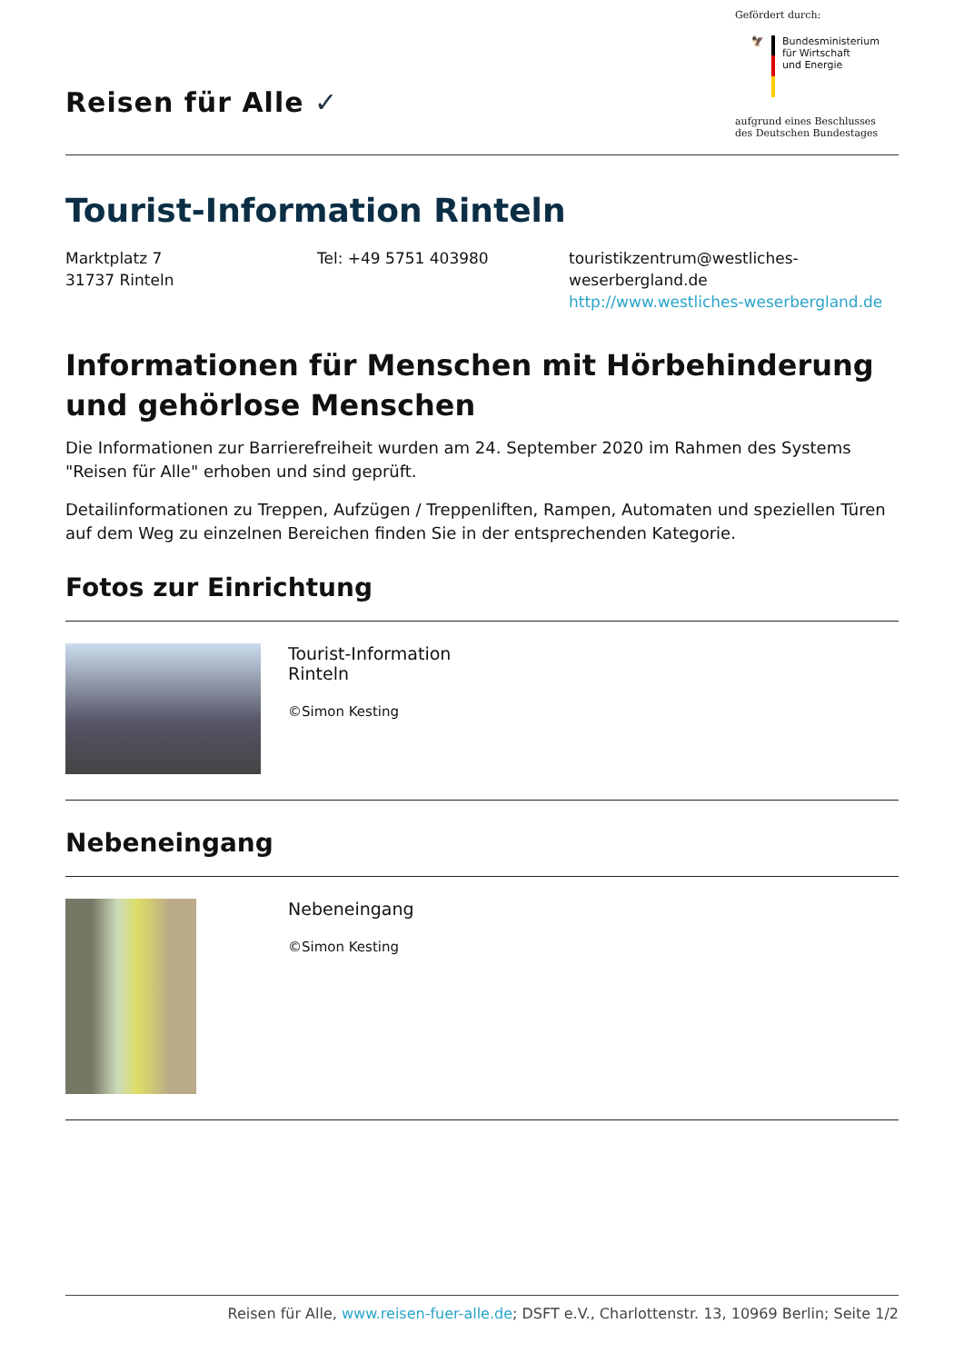Reisen für Alle ✓
Gefördert durch:
🦅 Bundesministerium
für Wirtschaft
und Energie
aufgrund eines Beschlusses
des Deutschen Bundestages
Tourist-Information Rinteln
Marktplatz 7
31737 Rinteln
Tel: +49 5751 403980 touristikzentrum@westliches-
weserbergland.de
http://www.westliches-weserbergland.de
Informationen für Menschen mit Hörbehinderung und gehörlose Menschen
Die Informationen zur Barrierefreiheit wurden am 24. September 2020 im Rahmen des Systems "Reisen für Alle" erhoben und sind geprüft.
Detailinformationen zu Treppen, Aufzügen / Treppenliften, Rampen, Automaten und speziellen Türen auf dem Weg zu einzelnen Bereichen finden Sie in der entsprechenden Kategorie.
Fotos zur Einrichtung
| | Tourist-Information Rinteln ©Simon Kesting |
Nebeneingang
| | Nebeneingang ©Simon Kesting |
Reisen für Alle, www.reisen-fuer-alle.de; DSFT e.V., Charlottenstr. 13, 10969 Berlin; Seite 1/2